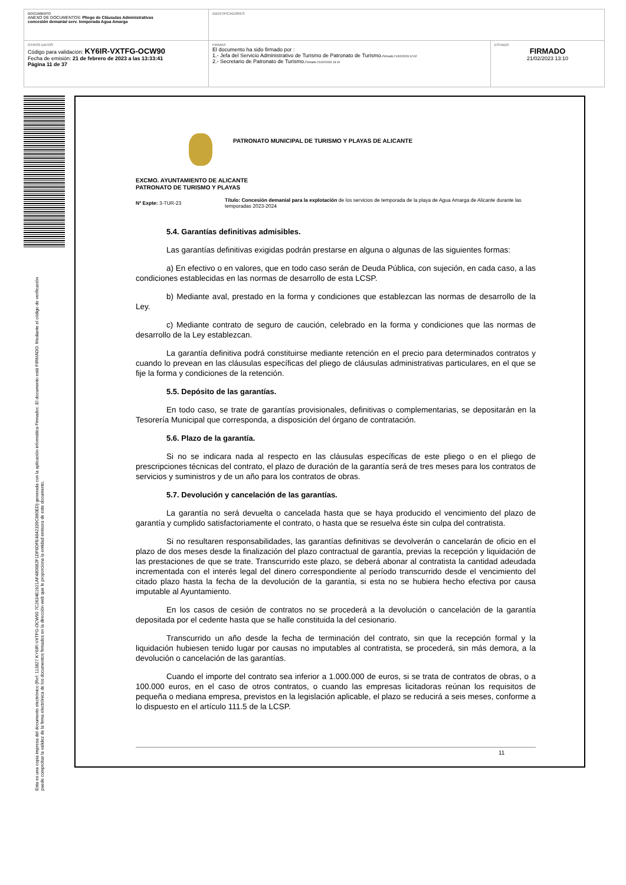| DOCUMENTO ANEXO DE DOCUMENTOS: Pliego de Cláusulas Administrativas concesión demanial serv. temporada Agua Amarga | IDENTIFICADORES | |
| OTROS DATOS Código para validación: KY6IR-VXTFG-OCW90 Fecha de emisión: 21 de febrero de 2023 a las 13:33:41 Página 11 de 37 | FIRMAS El documento ha sido firmado por : 1.- Jefa del Servicio Administrativo de Turismo de Patronato de Turismo. Firmado 21/02/2023 12:02 2.- Secretario de Patronato de Turismo. Firmado 21/02/2023 13:10 | ESTADO FIRMADO 21/02/2023 13:10 |
Esta es una copia impresa del documento electrónico (Ref: 113827 KY6IR-VXTFG-OCW90 7C2634E1921AF4806B2F1DF6DFE4842339C880ED) generada con la aplicación informática Firmadoc. El documento está FIRMADO. Mediante el código de verificación
puede comprobar la validez de la firma electrónica de los documentos firmados en la dirección web que le proporciona la entidad emisora de este documento.
PATRONATO MUNICIPAL DE TURISMO Y PLAYAS DE ALICANTE
EXCMO. AYUNTAMIENTO DE ALICANTE
PATRONATO DE TURISMO Y PLAYAS
Nº Expte: 3-TUR-23
Título: Concesión demanial para la explotación de los servicios de temporada de la playa de Agua Amarga de Alicante durante las temporadas 2023-2024
5.4. Garantías definitivas admisibles.
Las garantías definitivas exigidas podrán prestarse en alguna o algunas de las siguientes formas:
a) En efectivo o en valores, que en todo caso serán de Deuda Pública, con sujeción, en cada caso, a las condiciones establecidas en las normas de desarrollo de esta LCSP.
b) Mediante aval, prestado en la forma y condiciones que establezcan las normas de desarrollo de la Ley.
c) Mediante contrato de seguro de caución, celebrado en la forma y condiciones que las normas de desarrollo de la Ley establezcan.
La garantía definitiva podrá constituirse mediante retención en el precio para determinados contratos y cuando lo prevean en las cláusulas específicas del pliego de cláusulas administrativas particulares, en el que se fije la forma y condiciones de la retención.
5.5. Depósito de las garantías.
En todo caso, se trate de garantías provisionales, definitivas o complementarias, se depositarán en la Tesorería Municipal que corresponda, a disposición del órgano de contratación.
5.6. Plazo de la garantía.
Si no se indicara nada al respecto en las cláusulas específicas de este pliego o en el pliego de prescripciones técnicas del contrato, el plazo de duración de la garantía será de tres meses para los contratos de servicios y suministros y de un año para los contratos de obras.
5.7. Devolución y cancelación de las garantías.
La garantía no será devuelta o cancelada hasta que se haya producido el vencimiento del plazo de garantía y cumplido satisfactoriamente el contrato, o hasta que se resuelva éste sin culpa del contratista.
Si no resultaren responsabilidades, las garantías definitivas se devolverán o cancelarán de oficio en el plazo de dos meses desde la finalización del plazo contractual de garantía, previas la recepción y liquidación de las prestaciones de que se trate. Transcurrido este plazo, se deberá abonar al contratista la cantidad adeudada incrementada con el interés legal del dinero correspondiente al período transcurrido desde el vencimiento del citado plazo hasta la fecha de la devolución de la garantía, si esta no se hubiera hecho efectiva por causa imputable al Ayuntamiento.
En los casos de cesión de contratos no se procederá a la devolución o cancelación de la garantía depositada por el cedente hasta que se halle constituida la del cesionario.
Transcurrido un año desde la fecha de terminación del contrato, sin que la recepción formal y la liquidación hubiesen tenido lugar por causas no imputables al contratista, se procederá, sin más demora, a la devolución o cancelación de las garantías.
Cuando el importe del contrato sea inferior a 1.000.000 de euros, si se trata de contratos de obras, o a 100.000 euros, en el caso de otros contratos, o cuando las empresas licitadoras reúnan los requisitos de pequeña o mediana empresa, previstos en la legislación aplicable, el plazo se reducirá a seis meses, conforme a lo dispuesto en el artículo 111.5 de la LCSP.
11